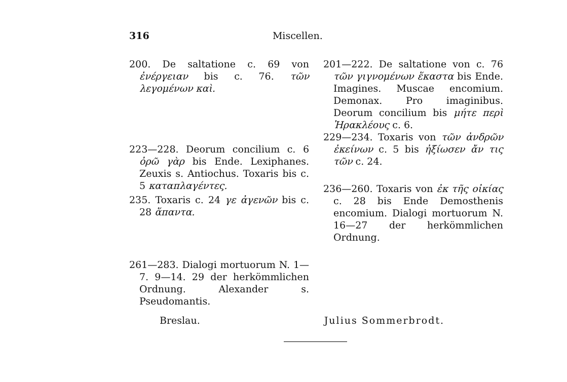316
Miscellen.
200. De saltatione c. 69 von ἐνέργειαν bis c. 76. τῶν λεγομένων καὶ.
223—228. Deorum concilium c. 6 ὀρῶ γὰρ bis Ende. Lexiphanes. Zeuxis s. Antiochus. Toxaris bis c. 5 καταπλαγέντες.
235. Toxaris c. 24 γε ἀγενῶν bis c. 28 ἅπαντα.
261—283. Dialogi mortuorum N. 1—7. 9—14. 29 der herkömmlichen Ordnung. Alexander s. Pseudomantis.
201—222. De saltatione von c. 76 τῶν γιγνομένων ἕκαστα bis Ende. Imagines. Muscae encomium. Demonax. Pro imaginibus. Deorum concilium bis μήτε περὶ Ἡρακλέους c. 6.
229—234. Toxaris von τῶν ἀνδρῶν ἐκείνων c. 5 bis ἠξίωσεν ἄν τις τῶν c. 24.
236—260. Toxaris von ἐκ τῆς οἰκίας c. 28 bis Ende Demosthenis encomium. Dialogi mortuorum N. 16—27 der herkömmlichen Ordnung.
Breslau. Julius Sommerbrodt.